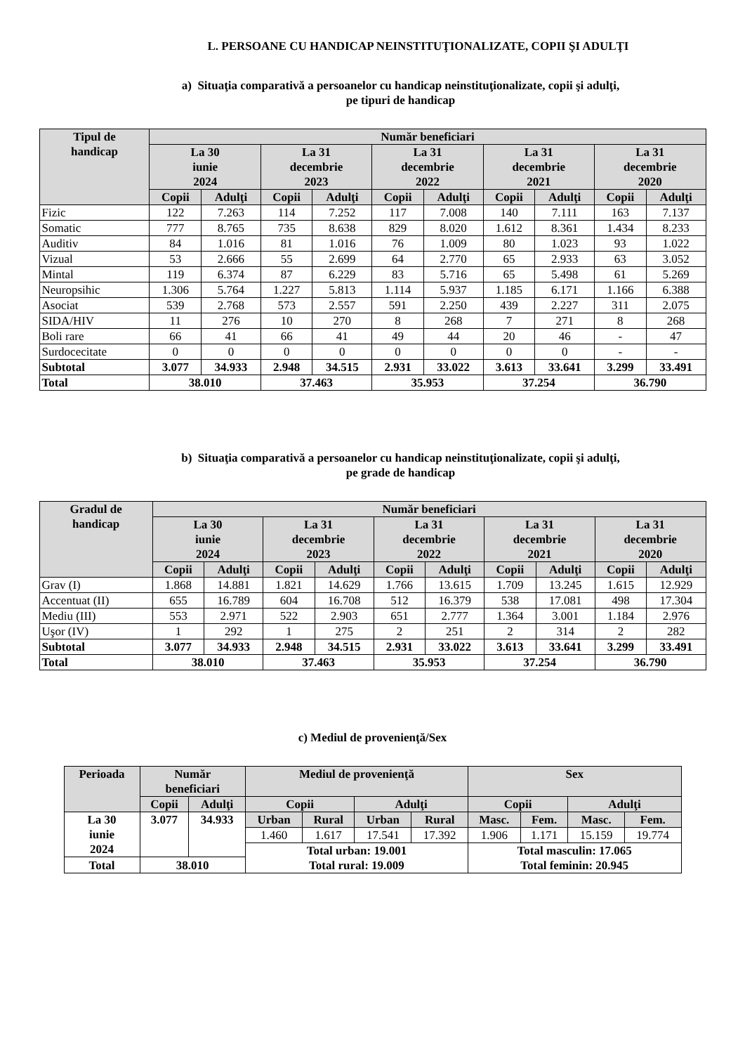L. PERSOANE CU HANDICAP NEINSTITUŢIONALIZATE, COPII ŞI ADULŢI
a) Situaţia comparativă a persoanelor cu handicap neinstituţionalizate, copii şi adulţi,
pe tipuri de handicap
| Tipul de handicap | Număr beneficiari | | | | | | | | | |
| --- | --- | --- | --- | --- | --- | --- | --- | --- | --- | --- |
| | La 30 iunie 2024 | | La 31 decembrie 2023 | | La 31 decembrie 2022 | | La 31 decembrie 2021 | | La 31 decembrie 2020 | |
| | Copii | Adulţi | Copii | Adulţi | Copii | Adulţi | Copii | Adulţi | Copii | Adulţi |
| Fizic | 122 | 7.263 | 114 | 7.252 | 117 | 7.008 | 140 | 7.111 | 163 | 7.137 |
| Somatic | 777 | 8.765 | 735 | 8.638 | 829 | 8.020 | 1.612 | 8.361 | 1.434 | 8.233 |
| Auditiv | 84 | 1.016 | 81 | 1.016 | 76 | 1.009 | 80 | 1.023 | 93 | 1.022 |
| Vizual | 53 | 2.666 | 55 | 2.699 | 64 | 2.770 | 65 | 2.933 | 63 | 3.052 |
| Mintal | 119 | 6.374 | 87 | 6.229 | 83 | 5.716 | 65 | 5.498 | 61 | 5.269 |
| Neuropsihic | 1.306 | 5.764 | 1.227 | 5.813 | 1.114 | 5.937 | 1.185 | 6.171 | 1.166 | 6.388 |
| Asociat | 539 | 2.768 | 573 | 2.557 | 591 | 2.250 | 439 | 2.227 | 311 | 2.075 |
| SIDA/HIV | 11 | 276 | 10 | 270 | 8 | 268 | 7 | 271 | 8 | 268 |
| Boli rare | 66 | 41 | 66 | 41 | 49 | 44 | 20 | 46 | - | 47 |
| Surdocecitate | 0 | 0 | 0 | 0 | 0 | 0 | 0 | 0 | - | - |
| Subtotal | 3.077 | 34.933 | 2.948 | 34.515 | 2.931 | 33.022 | 3.613 | 33.641 | 3.299 | 33.491 |
| Total | 38.010 | | 37.463 | | 35.953 | | 37.254 | | 36.790 | |
b) Situaţia comparativă a persoanelor cu handicap neinstituţionalizate, copii şi adulţi,
pe grade de handicap
| Gradul de handicap | Număr beneficiari | | | | | | | | | |
| --- | --- | --- | --- | --- | --- | --- | --- | --- | --- | --- |
| | La 30 iunie 2024 | | La 31 decembrie 2023 | | La 31 decembrie 2022 | | La 31 decembrie 2021 | | La 31 decembrie 2020 | |
| | Copii | Adulţi | Copii | Adulţi | Copii | Adulţi | Copii | Adulţi | Copii | Adulţi |
| Grav (I) | 1.868 | 14.881 | 1.821 | 14.629 | 1.766 | 13.615 | 1.709 | 13.245 | 1.615 | 12.929 |
| Accentuat (II) | 655 | 16.789 | 604 | 16.708 | 512 | 16.379 | 538 | 17.081 | 498 | 17.304 |
| Mediu (III) | 553 | 2.971 | 522 | 2.903 | 651 | 2.777 | 1.364 | 3.001 | 1.184 | 2.976 |
| Uşor (IV) | 1 | 292 | 1 | 275 | 2 | 251 | 2 | 314 | 2 | 282 |
| Subtotal | 3.077 | 34.933 | 2.948 | 34.515 | 2.931 | 33.022 | 3.613 | 33.641 | 3.299 | 33.491 |
| Total | 38.010 | | 37.463 | | 35.953 | | 37.254 | | 36.790 | |
c) Mediul de provenienţă/Sex
| Perioada | Număr beneficiari | | Mediul de provenienţă | | | | Sex | | | |
| --- | --- | --- | --- | --- | --- | --- | --- | --- | --- | --- |
| | Copii | Adulţi | Copii | | Adulţi | | Copii | | Adulţi | |
| La 30 iunie 2024 | 3.077 | 34.933 | Urban | Rural | Urban | Rural | Masc. | Fem. | Masc. | Fem. |
| | | | 1.460 | 1.617 | 17.541 | 17.392 | 1.906 | 1.171 | 15.159 | 19.774 |
| | | | Total urban: 19.001 Total rural: 19.009 | | | | Total masculin: 17.065 Total feminin: 20.945 | | | |
| Total | 38.010 | | | | | | | | | |